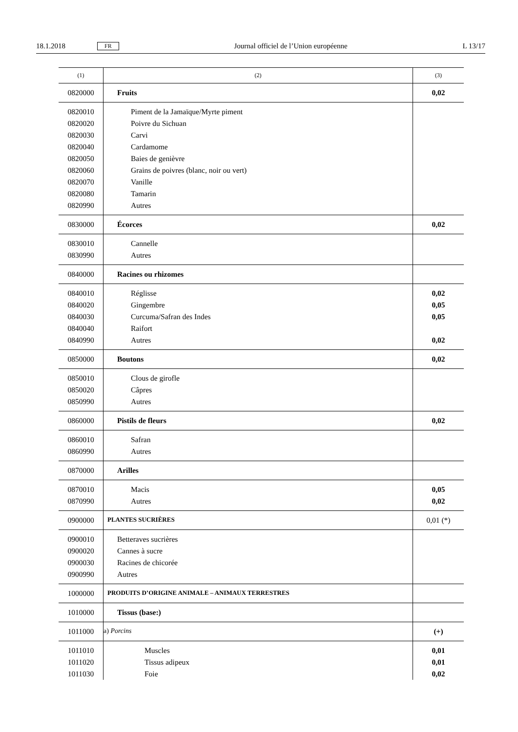18.1.2018 FR Journal officiel de l’Union européenne L 13/17
| (1) | (2) | (3) |
| --- | --- | --- |
| 0820000 | Fruits | 0,02 |
| 0820010 | Piment de la Jamaïque/Myrte piment | |
| 0820020 | Poivre du Sichuan | |
| 0820030 | Carvi | |
| 0820040 | Cardamome | |
| 0820050 | Baies de genièvre | |
| 0820060 | Grains de poivres (blanc, noir ou vert) | |
| 0820070 | Vanille | |
| 0820080 | Tamarin | |
| 0820990 | Autres | |
| 0830000 | Écorces | 0,02 |
| 0830010 | Cannelle | |
| 0830990 | Autres | |
| 0840000 | Racines ou rhizomes | |
| 0840010 | Réglisse | 0,02 |
| 0840020 | Gingembre | 0,05 |
| 0840030 | Curcuma/Safran des Indes | 0,05 |
| 0840040 | Raifort | |
| 0840990 | Autres | 0,02 |
| 0850000 | Boutons | 0,02 |
| 0850010 | Clous de girofle | |
| 0850020 | Câpres | |
| 0850990 | Autres | |
| 0860000 | Pistils de fleurs | 0,02 |
| 0860010 | Safran | |
| 0860990 | Autres | |
| 0870000 | Arilles | |
| 0870010 | Macis | 0,05 |
| 0870990 | Autres | 0,02 |
| 0900000 | PLANTES SUCRIÈRES | 0,01 (*) |
| 0900010 | Betteraves sucrières | |
| 0900020 | Cannes à sucre | |
| 0900030 | Racines de chicorée | |
| 0900990 | Autres | |
| 1000000 | PRODUITS D’ORIGINE ANIMALE – ANIMAUX TERRESTRES | |
| 1010000 | Tissus (base:) | |
| 1011000 | a) Porcins | (+) |
| 1011010 | Muscles | 0,01 |
| 1011020 | Tissus adipeux | 0,01 |
| 1011030 | Foie | 0,02 |